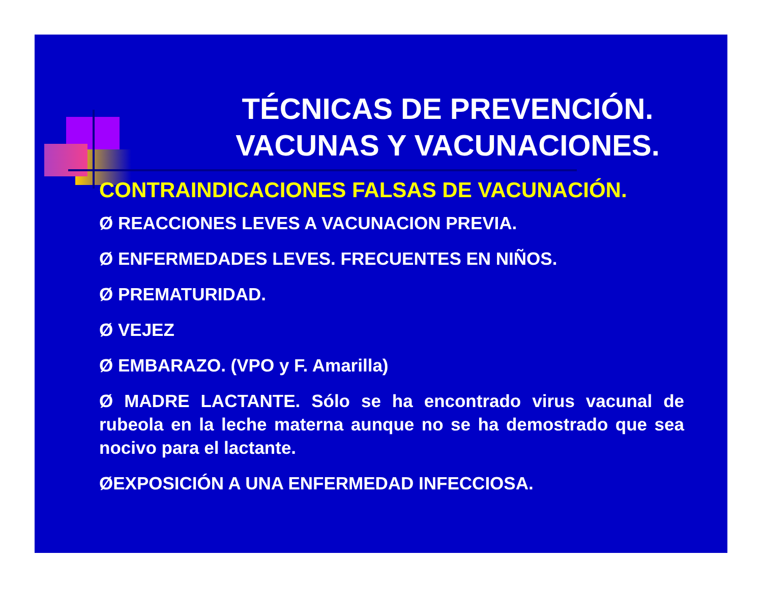TÉCNICAS DE PREVENCIÓN. VACUNAS Y VACUNACIONES.
CONTRAINDICACIONES FALSAS DE VACUNACIÓN.
Ø REACCIONES LEVES A VACUNACION PREVIA.
Ø ENFERMEDADES LEVES. FRECUENTES EN NIÑOS.
Ø PREMATURIDAD.
Ø VEJEZ
Ø EMBARAZO. (VPO y F. Amarilla)
Ø MADRE LACTANTE. Sólo se ha encontrado virus vacunal de rubeola en la leche materna aunque no se ha demostrado que sea nocivo para el lactante.
ØEXPOSICIÓN A UNA ENFERMEDAD INFECCIOSA.